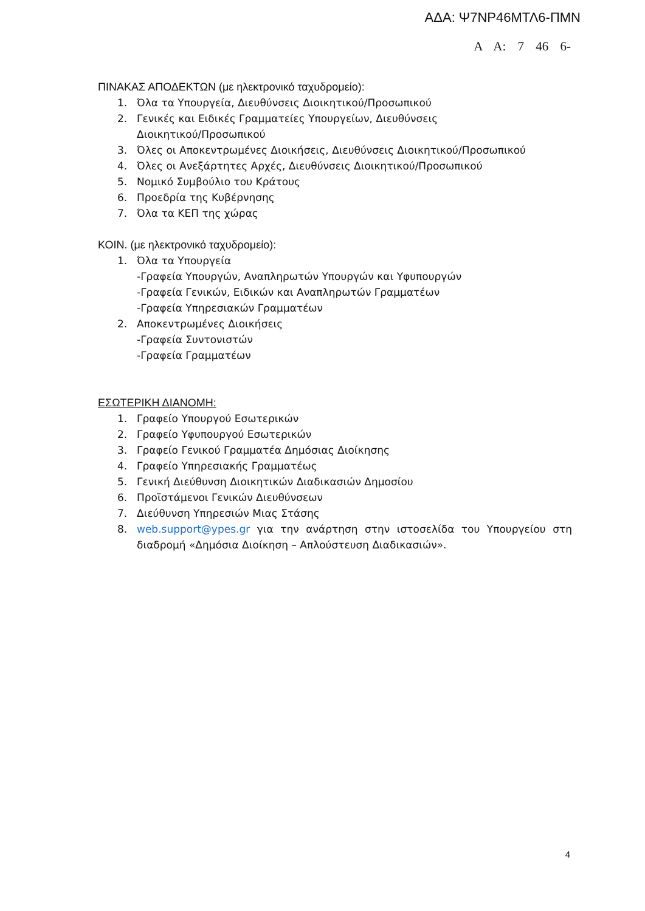ΑΔΑ: Ψ7ΝΡ46ΜΤΛ6-ΠΜΝ
Α Α: 7 46 6-
ΠΙΝΑΚΑΣ ΑΠΟΔΕΚΤΩΝ (με ηλεκτρονικό ταχυδρομείο):
1. Όλα τα Υπουργεία, Διευθύνσεις Διοικητικού/Προσωπικού
2. Γενικές και Ειδικές Γραμματείες Υπουργείων, Διευθύνσεις
Διοικητικού/Προσωπικού
3. Όλες οι Αποκεντρωμένες Διοικήσεις, Διευθύνσεις Διοικητικού/Προσωπικού
4. Όλες οι Ανεξάρτητες Αρχές, Διευθύνσεις Διοικητικού/Προσωπικού
5. Νομικό Συμβούλιο του Κράτους
6. Προεδρία της Κυβέρνησης
7. Όλα τα ΚΕΠ της χώρας
ΚΟΙΝ. (με ηλεκτρονικό ταχυδρομείο):
1. Όλα τα Υπουργεία
-Γραφεία Υπουργών, Αναπληρωτών Υπουργών και Υφυπουργών
-Γραφεία Γενικών, Ειδικών και Αναπληρωτών Γραμματέων
-Γραφεία Υπηρεσιακών Γραμματέων
2. Αποκεντρωμένες Διοικήσεις
-Γραφεία Συντονιστών
-Γραφεία Γραμματέων
ΕΣΩΤΕΡΙΚΗ ΔΙΑΝΟΜΗ:
1. Γραφείο Υπουργού Εσωτερικών
2. Γραφείο Υφυπουργού Εσωτερικών
3. Γραφείο Γενικού Γραμματέα Δημόσιας Διοίκησης
4. Γραφείο Υπηρεσιακής Γραμματέως
5. Γενική Διεύθυνση Διοικητικών Διαδικασιών Δημοσίου
6. Προϊστάμενοι Γενικών Διευθύνσεων
7. Διεύθυνση Υπηρεσιών Μιας Στάσης
8. web.support@ypes.gr για την ανάρτηση στην ιστοσελίδα του Υπουργείου στη διαδρομή «Δημόσια Διοίκηση – Απλούστευση Διαδικασιών».
4